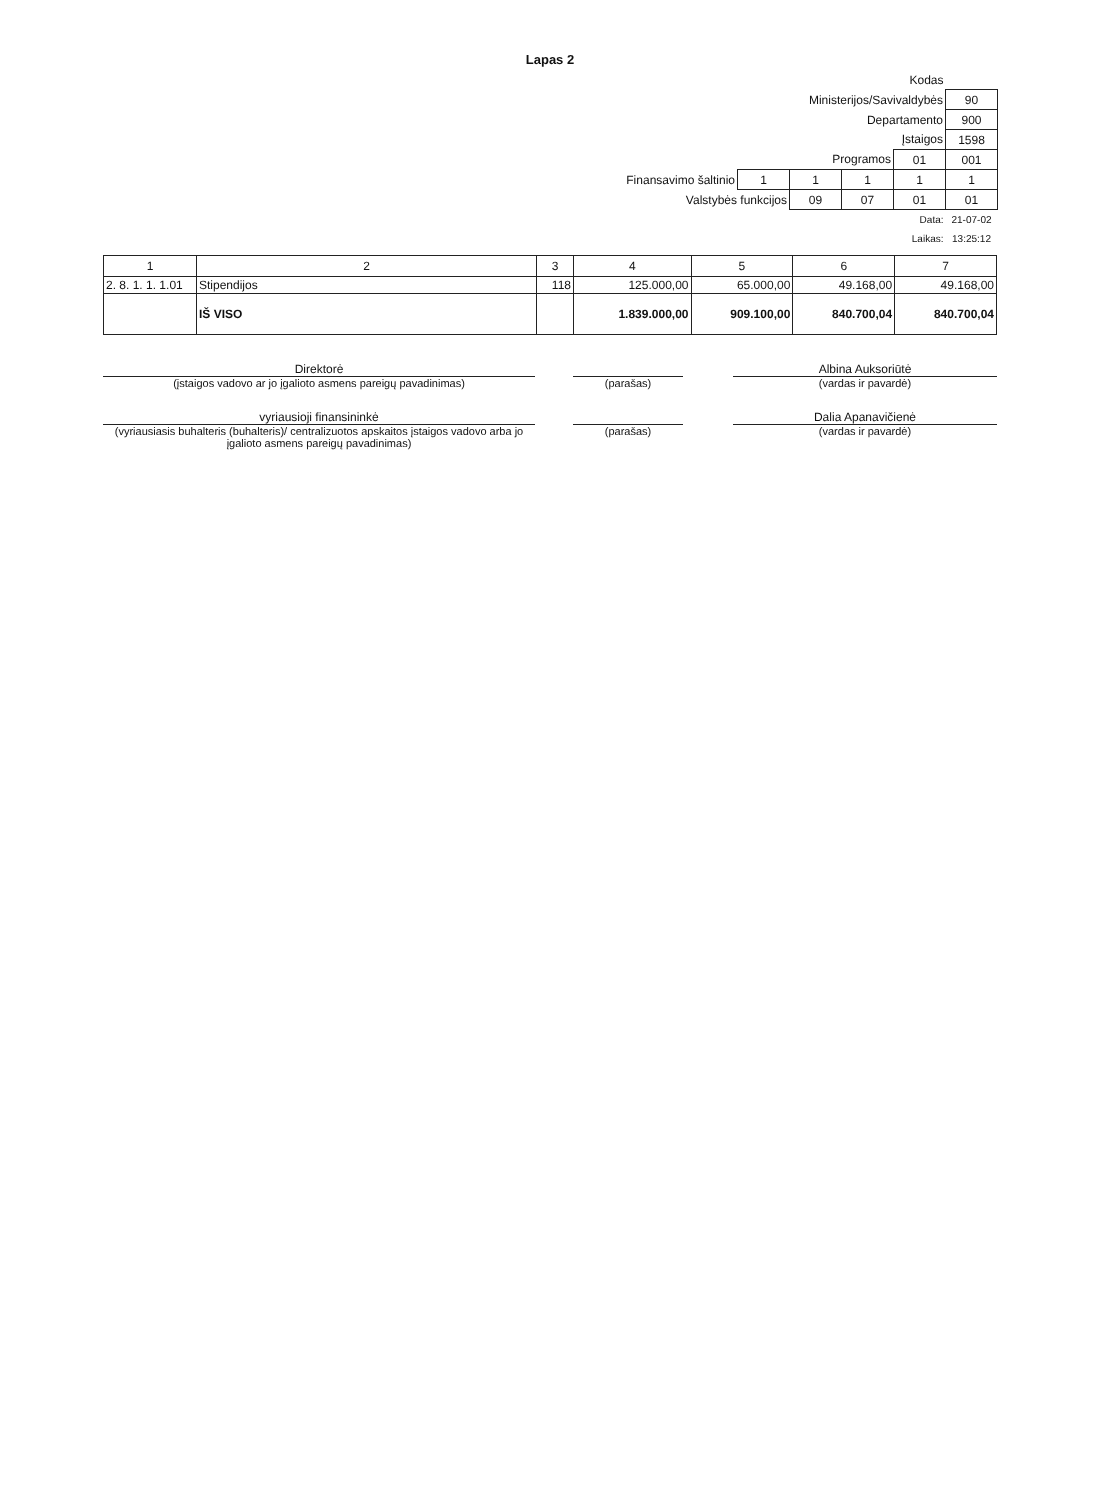Lapas 2
| Kodas | | | | | |
| Ministerijos/Savivaldybės | | | | | 90 |
| Departamento | | | | | 900 |
| Įstaigos | | | | | 1598 |
| Programos | | | | 01 | 001 |
| Finansavimo šaltinio | 1 | 1 | 1 | 1 | 1 |
| Valstybės funkcijos | | 09 | 07 | 01 | 01 |
| Data: | | | | | 21-07-02 |
| Laikas: | | | | | 13:25:12 |
| 1 | 2 | 3 | 4 | 5 | 6 | 7 |
| --- | --- | --- | --- | --- | --- | --- |
| 2. 8. 1. 1. 1.01 | Stipendijos | 118 | 125.000,00 | 65.000,00 | 49.168,00 | 49.168,00 |
| | IŠ VISO | | 1.839.000,00 | 909.100,00 | 840.700,04 | 840.700,04 |
Direktorė
(įstaigos vadovo ar jo įgalioto asmens pareigų pavadinimas)
(parašas) Albina Auksoriūtė
(vardas ir pavardė)
vyriausioji finansininkė
(vyriausiasis buhalteris (buhalteris)/ centralizuotos apskaitos įstaigos vadovo arba jo įgalioto asmens pareigų pavadinimas)
(parašas) Dalia Apanavičienė
(vardas ir pavardė)